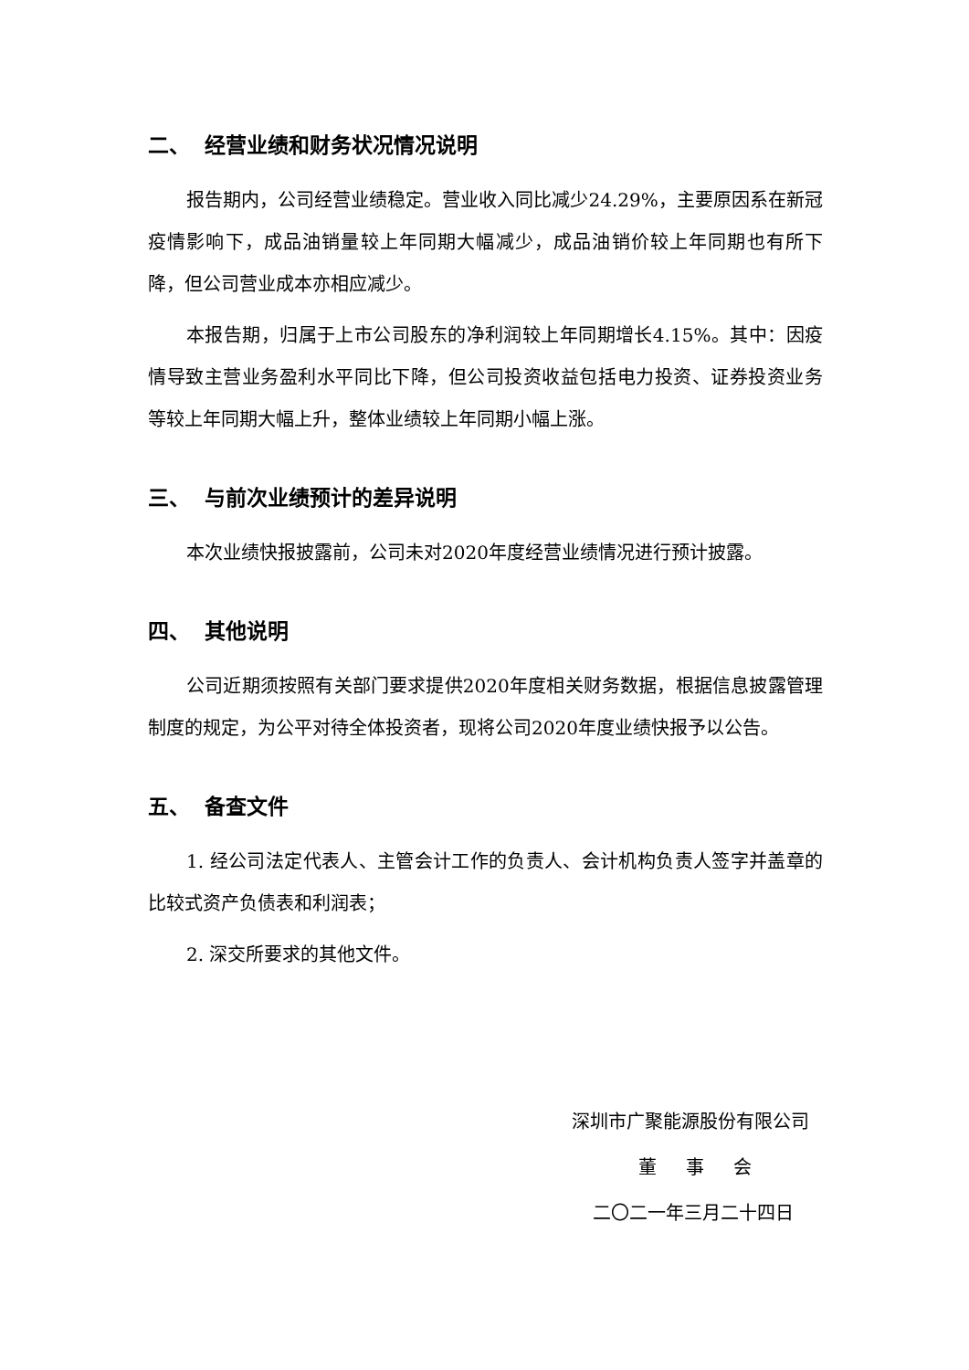二、 经营业绩和财务状况情况说明
报告期内，公司经营业绩稳定。营业收入同比减少24.29%，主要原因系在新冠疫情影响下，成品油销量较上年同期大幅减少，成品油销价较上年同期也有所下降，但公司营业成本亦相应减少。
本报告期，归属于上市公司股东的净利润较上年同期增长4.15%。其中：因疫情导致主营业务盈利水平同比下降，但公司投资收益包括电力投资、证券投资业务等较上年同期大幅上升，整体业绩较上年同期小幅上涨。
三、 与前次业绩预计的差异说明
本次业绩快报披露前，公司未对2020年度经营业绩情况进行预计披露。
四、 其他说明
公司近期须按照有关部门要求提供2020年度相关财务数据，根据信息披露管理制度的规定，为公平对待全体投资者，现将公司2020年度业绩快报予以公告。
五、 备查文件
1. 经公司法定代表人、主管会计工作的负责人、会计机构负责人签字并盖章的比较式资产负债表和利润表；
2. 深交所要求的其他文件。
深圳市广聚能源股份有限公司
董 事 会
二〇二一年三月二十四日